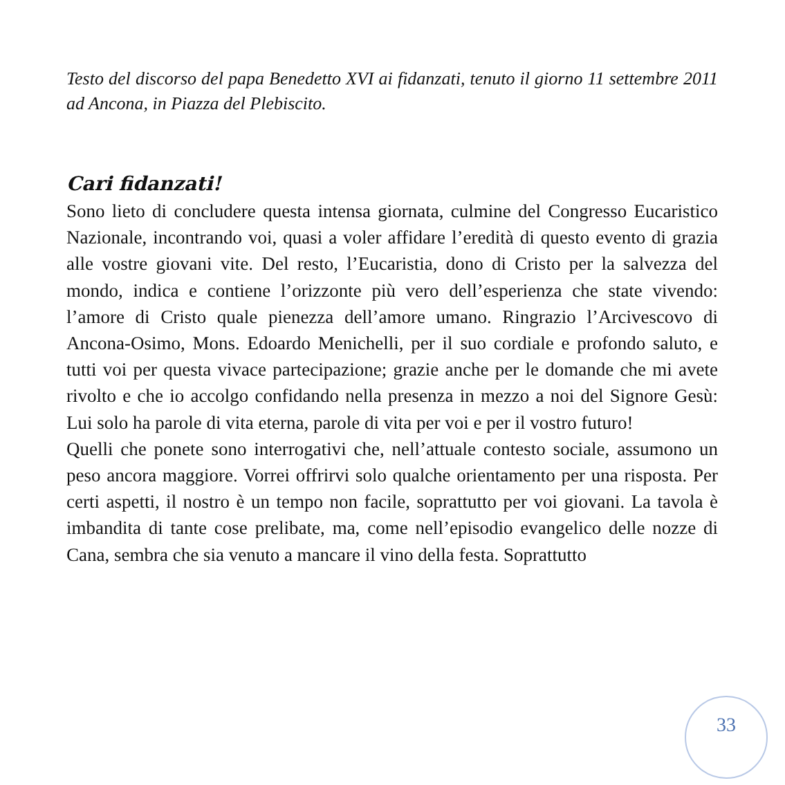Testo del discorso del papa Benedetto XVI ai fidanzati, tenuto il giorno 11 settembre 2011 ad Ancona, in Piazza del Plebiscito.
Cari fidanzati!
Sono lieto di concludere questa intensa giornata, culmine del Congresso Eucaristico Nazionale, incontrando voi, quasi a voler affidare l’eredità di questo evento di grazia alle vostre giovani vite. Del resto, l’Eucaristia, dono di Cristo per la salvezza del mondo, indica e contiene l’orizzonte più vero dell’esperienza che state vivendo: l’amore di Cristo quale pienezza dell’amore umano. Ringrazio l’Arcivescovo di Ancona-Osimo, Mons. Edoardo Menichelli, per il suo cordiale e profondo saluto, e tutti voi per questa vivace partecipazione; grazie anche per le domande che mi avete rivolto e che io accolgo confidando nella presenza in mezzo a noi del Signore Gesù: Lui solo ha parole di vita eterna, parole di vita per voi e per il vostro futuro!
Quelli che ponete sono interrogativi che, nell’attuale contesto sociale, assumono un peso ancora maggiore. Vorrei offrirvi solo qualche orientamento per una risposta. Per certi aspetti, il nostro è un tempo non facile, soprattutto per voi giovani. La tavola è imbandita di tante cose prelibate, ma, come nell’episodio evangelico delle nozze di Cana, sembra che sia venuto a mancare il vino della festa. Soprattutto
33